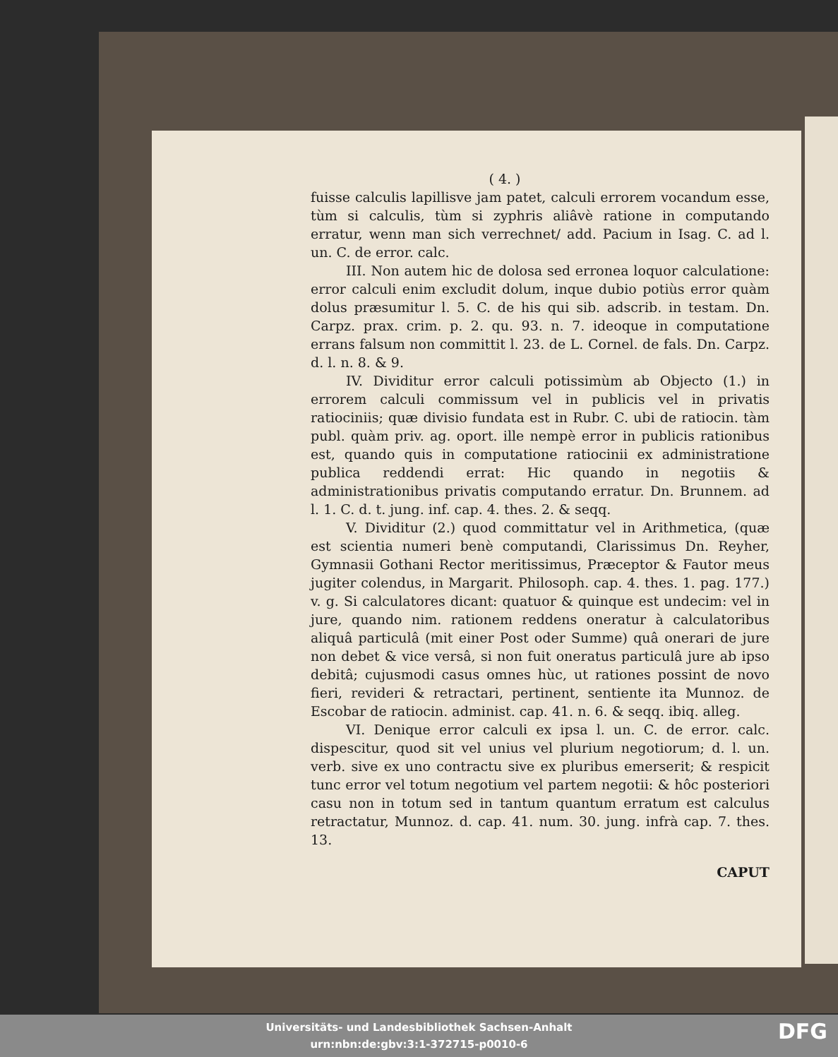( 4. )
fuisse calculis lapillisve jam patet, calculi errorem vocandum esse, tùm si calculis, tùm si zyphris aliâvè ratione in computando erratur, wenn man sich verrechnet/ add. Pacium in Isag. C. ad l. un. C. de error. calc.
III. Non autem hic de dolosa sed erronea loquor calculatione: error calculi enim excludit dolum, inque dubio potiùs error quàm dolus præsumitur l. 5. C. de his qui sib. adscrib. in testam. Dn. Carpz. prax. crim. p. 2. qu. 93. n. 7. ideoque in computatione errans falsum non committit l. 23. de L. Cornel. de fals. Dn. Carpz. d. l. n. 8. & 9.
IV. Dividitur error calculi potissimùm ab Objecto (1.) in errorem calculi commissum vel in publicis vel in privatis ratiociniis; quæ divisio fundata est in Rubr. C. ubi de ratiocin. tàm publ. quàm priv. ag. oport. ille nempè error in publicis rationibus est, quando quis in computatione ratiocinii ex administratione publica reddendi errat: Hic quando in negotiis & administrationibus privatis computando erratur. Dn. Brunnem. ad l. 1. C. d. t. jung. inf. cap. 4. thes. 2. & seqq.
V. Dividitur (2.) quod committatur vel in Arithmetica, (quæ est scientia numeri benè computandi, Clarissimus Dn. Reyher, Gymnasii Gothani Rector meritissimus, Præceptor & Fautor meus jugiter colendus, in Margarit. Philosoph. cap. 4. thes. 1. pag. 177.) v. g. Si calculatores dicant: quatuor & quinque est undecim: vel in jure, quando nim. rationem reddens oneratur à calculatoribus aliquâ particulâ (mit einer Post oder Summe) quâ onerari de jure non debet & vice versâ, si non fuit oneratus particulâ jure ab ipso debitâ; cujusmodi casus omnes hùc, ut rationes possint de novo fieri, revideri & retractari, pertinent, sentiente ita Munnoz. de Escobar de ratiocin. administ. cap. 41. n. 6. & seqq. ibiq. alleg.
VI. Denique error calculi ex ipsa l. un. C. de error. calc. dispescitur, quod sit vel unius vel plurium negotiorum; d. l. un. verb. sive ex uno contractu sive ex pluribus emerserit; & respicit tunc error vel totum negotium vel partem negotii: & hôc posteriori casu non in totum sed in tantum quantum erratum est calculus retractatur, Munnoz. d. cap. 41. num. 30. jung. infrà cap. 7. thes. 13.
CAPUT
Universitäts- und Landesbibliothek Sachsen-Anhalt
urn:nbn:de:gbv:3:1-372715-p0010-6
DFG